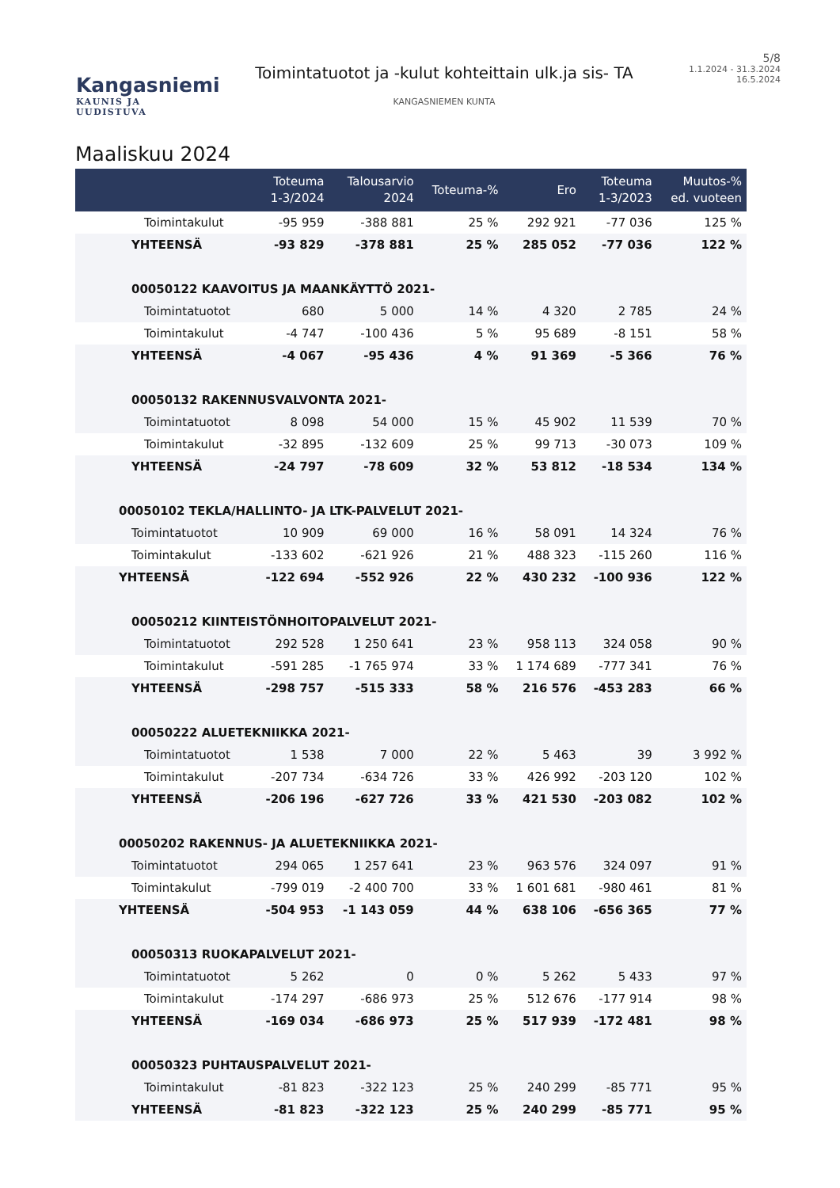Kangasniemi
KAUNIS JA UUDISTUVA
Toimintatuotot ja -kulut kohteittain ulk.ja sis- TA
KANGASNIEMEN KUNTA
5/8
1.1.2024 - 31.3.2024
16.5.2024
Maaliskuu 2024
| | Toteuma 1-3/2024 | Talousarvio 2024 | Toteuma-% | Ero | Toteuma 1-3/2023 | Muutos-% ed. vuoteen |
| --- | --- | --- | --- | --- | --- | --- |
| Toimintakulut | -95 959 | -388 881 | 25 % | 292 921 | -77 036 | 125 % |
| YHTEENSÄ | -93 829 | -378 881 | 25 % | 285 052 | -77 036 | 122 % |
| 00050122 KAAVOITUS JA MAANKÄYTTÖ 2021- | | | | | | |
| Toimintatuotot | 680 | 5 000 | 14 % | 4 320 | 2 785 | 24 % |
| Toimintakulut | -4 747 | -100 436 | 5 % | 95 689 | -8 151 | 58 % |
| YHTEENSÄ | -4 067 | -95 436 | 4 % | 91 369 | -5 366 | 76 % |
| 00050132 RAKENNUSVALVONTA 2021- | | | | | | |
| Toimintatuotot | 8 098 | 54 000 | 15 % | 45 902 | 11 539 | 70 % |
| Toimintakulut | -32 895 | -132 609 | 25 % | 99 713 | -30 073 | 109 % |
| YHTEENSÄ | -24 797 | -78 609 | 32 % | 53 812 | -18 534 | 134 % |
| 00050102 TEKLA/HALLINTO- JA LTK-PALVELUT 2021- | | | | | | |
| Toimintatuotot | 10 909 | 69 000 | 16 % | 58 091 | 14 324 | 76 % |
| Toimintakulut | -133 602 | -621 926 | 21 % | 488 323 | -115 260 | 116 % |
| YHTEENSÄ | -122 694 | -552 926 | 22 % | 430 232 | -100 936 | 122 % |
| 00050212 KIINTEISTÖNHOITOPALVELUT 2021- | | | | | | |
| Toimintatuotot | 292 528 | 1 250 641 | 23 % | 958 113 | 324 058 | 90 % |
| Toimintakulut | -591 285 | -1 765 974 | 33 % | 1 174 689 | -777 341 | 76 % |
| YHTEENSÄ | -298 757 | -515 333 | 58 % | 216 576 | -453 283 | 66 % |
| 00050222 ALUETEKNIIKKA 2021- | | | | | | |
| Toimintatuotot | 1 538 | 7 000 | 22 % | 5 463 | 39 | 3 992 % |
| Toimintakulut | -207 734 | -634 726 | 33 % | 426 992 | -203 120 | 102 % |
| YHTEENSÄ | -206 196 | -627 726 | 33 % | 421 530 | -203 082 | 102 % |
| 00050202 RAKENNUS- JA ALUETEKNIIKKA 2021- | | | | | | |
| Toimintatuotot | 294 065 | 1 257 641 | 23 % | 963 576 | 324 097 | 91 % |
| Toimintakulut | -799 019 | -2 400 700 | 33 % | 1 601 681 | -980 461 | 81 % |
| YHTEENSÄ | -504 953 | -1 143 059 | 44 % | 638 106 | -656 365 | 77 % |
| 00050313 RUOKAPALVELUT 2021- | | | | | | |
| Toimintatuotot | 5 262 | 0 | 0 % | 5 262 | 5 433 | 97 % |
| Toimintakulut | -174 297 | -686 973 | 25 % | 512 676 | -177 914 | 98 % |
| YHTEENSÄ | -169 034 | -686 973 | 25 % | 517 939 | -172 481 | 98 % |
| 00050323 PUHTAUSPALVELUT 2021- | | | | | | |
| Toimintakulut | -81 823 | -322 123 | 25 % | 240 299 | -85 771 | 95 % |
| YHTEENSÄ | -81 823 | -322 123 | 25 % | 240 299 | -85 771 | 95 % |